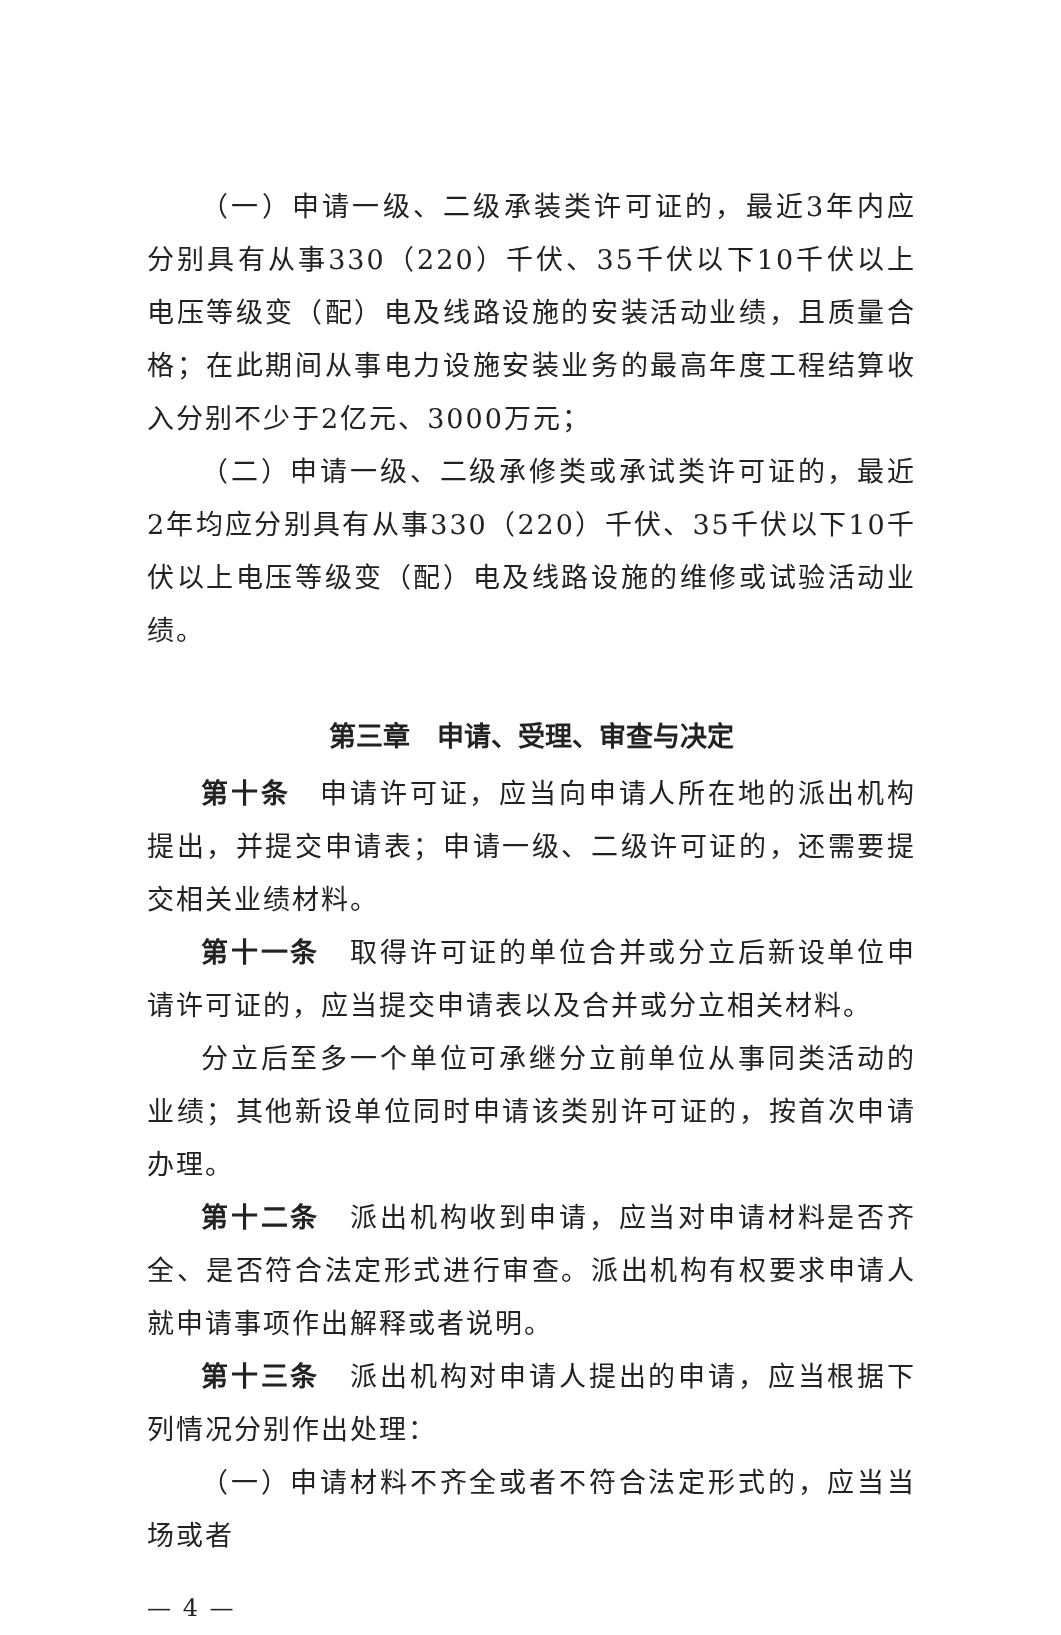（一）申请一级、二级承装类许可证的，最近3年内应分别具有从事330（220）千伏、35千伏以下10千伏以上电压等级变（配）电及线路设施的安装活动业绩，且质量合格；在此期间从事电力设施安装业务的最高年度工程结算收入分别不少于2亿元、3000万元；
（二）申请一级、二级承修类或承试类许可证的，最近2年均应分别具有从事330（220）千伏、35千伏以下10千伏以上电压等级变（配）电及线路设施的维修或试验活动业绩。
第三章　申请、受理、审查与决定
第十条　申请许可证，应当向申请人所在地的派出机构提出，并提交申请表；申请一级、二级许可证的，还需要提交相关业绩材料。
第十一条　取得许可证的单位合并或分立后新设单位申请许可证的，应当提交申请表以及合并或分立相关材料。
分立后至多一个单位可承继分立前单位从事同类活动的业绩；其他新设单位同时申请该类别许可证的，按首次申请办理。
第十二条　派出机构收到申请，应当对申请材料是否齐全、是否符合法定形式进行审查。派出机构有权要求申请人就申请事项作出解释或者说明。
第十三条　派出机构对申请人提出的申请，应当根据下列情况分别作出处理：
（一）申请材料不齐全或者不符合法定形式的，应当当场或者
— 4 —